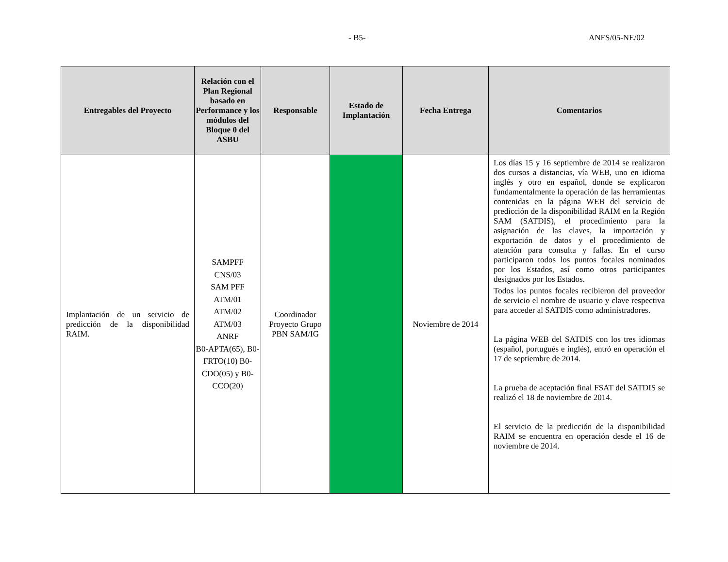- B5- ANFS/05-NE/02
| Entregables del Proyecto | Relación con el Plan Regional basado en Performance y los módulos del Bloque 0 del ASBU | Responsable | Estado de Implantación | Fecha Entrega | Comentarios |
| --- | --- | --- | --- | --- | --- |
| Implantación de un servicio de predicción de la disponibilidad RAIM. | SAMPFF CNS/03 SAM PFF ATM/01 ATM/02 ATM/03 ANRF B0-APTA(65), B0-FRTO(10) B0-CDO(05) y B0-CCO(20) | Coordinador Proyecto Grupo PBN SAM/IG | | Noviembre de 2014 | Los días 15 y 16 septiembre de 2014 se realizaron dos cursos a distancias, vía WEB, uno en idioma inglés y otro en español, donde se explicaron fundamentalmente la operación de las herramientas contenidas en la página WEB del servicio de predicción de la disponibilidad RAIM en la Región SAM (SATDIS), el procedimiento para la asignación de las claves, la importación y exportación de datos y el procedimiento de atención para consulta y fallas. En el curso participaron todos los puntos focales nominados por los Estados, así como otros participantes designados por los Estados. Todos los puntos focales recibieron del proveedor de servicio el nombre de usuario y clave respectiva para acceder al SATDIS como administradores. La página WEB del SATDIS con los tres idiomas (español, portugués e inglés), entró en operación el 17 de septiembre de 2014. La prueba de aceptación final FSAT del SATDIS se realizó el 18 de noviembre de 2014. El servicio de la predicción de la disponibilidad RAIM se encuentra en operación desde el 16 de noviembre de 2014. |